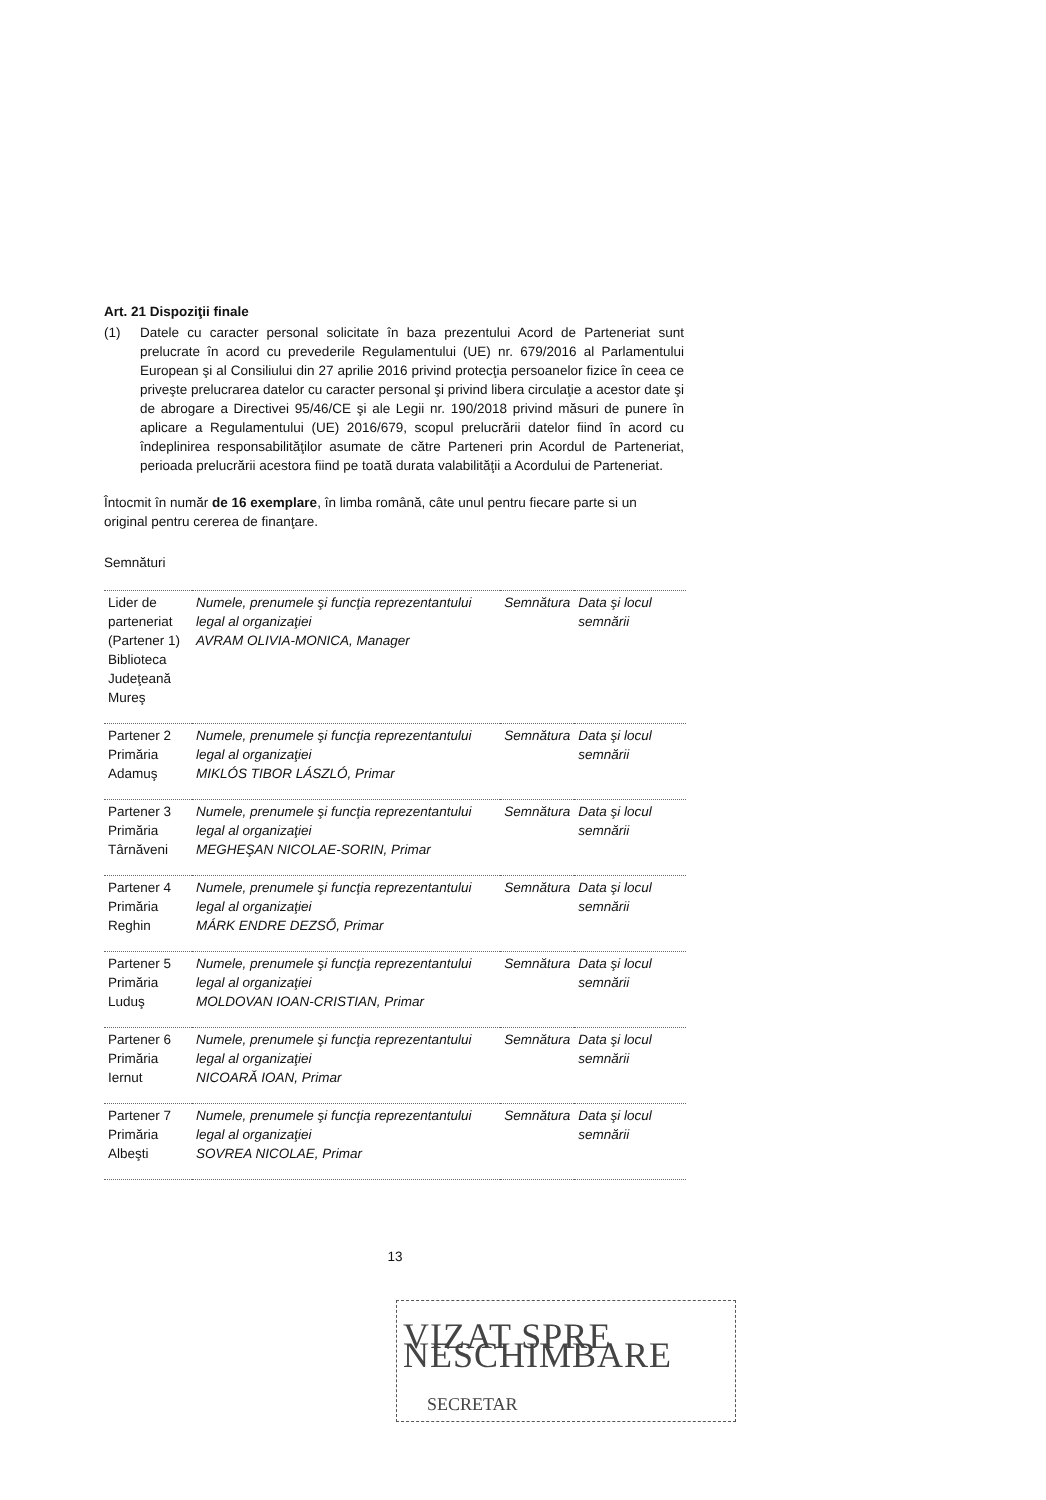Art. 21 Dispoziţii finale
(1) Datele cu caracter personal solicitate în baza prezentului Acord de Parteneriat sunt prelucrate în acord cu prevederile Regulamentului (UE) nr. 679/2016 al Parlamentului European şi al Consiliului din 27 aprilie 2016 privind protecţia persoanelor fizice în ceea ce priveşte prelucrarea datelor cu caracter personal şi privind libera circulaţie a acestor date şi de abrogare a Directivei 95/46/CE şi ale Legii nr. 190/2018 privind măsuri de punere în aplicare a Regulamentului (UE) 2016/679, scopul prelucrării datelor fiind în acord cu îndeplinirea responsabilităţilor asumate de către Parteneri prin Acordul de Parteneriat, perioada prelucrării acestora fiind pe toată durata valabilităţii a Acordului de Parteneriat.
Întocmit în număr de 16 exemplare, în limba română, câte unul pentru fiecare parte si un original pentru cererea de finanţare.
Semnături
| Lider de parteneriat (Partener 1) Biblioteca Judeţeană Mureş | Numele, prenumele şi funcţia reprezentantului legal al organizaţiei AVRAM OLIVIA-MONICA, Manager | Semnătura | Data şi locul semnării |
| Partener 2 Primăria Adamuş | Numele, prenumele şi funcţia reprezentantului legal al organizaţiei MIKLÓS TIBOR LÁSZLÓ, Primar | Semnătura | Data şi locul semnării |
| Partener 3 Primăria Târnăveni | Numele, prenumele şi funcţia reprezentantului legal al organizaţiei MEGHEŞAN NICOLAE-SORIN, Primar | Semnătura | Data şi locul semnării |
| Partener 4 Primăria Reghin | Numele, prenumele şi funcţia reprezentantului legal al organizaţiei MÁRK ENDRE DEZSŐ, Primar | Semnătura | Data şi locul semnării |
| Partener 5 Primăria Luduş | Numele, prenumele şi funcţia reprezentantului legal al organizaţiei MOLDOVAN IOAN-CRISTIAN, Primar | Semnătura | Data şi locul semnării |
| Partener 6 Primăria Iernut | Numele, prenumele şi funcţia reprezentantului legal al organizaţiei NICOARĂ IOAN, Primar | Semnătura | Data şi locul semnării |
| Partener 7 Primăria Albeşti | Numele, prenumele şi funcţia reprezentantului legal al organizaţiei SOVREA NICOLAE, Primar | Semnătura | Data şi locul semnării |
13
VIZAT SPRE NESCHIMBARE
SECRETAR